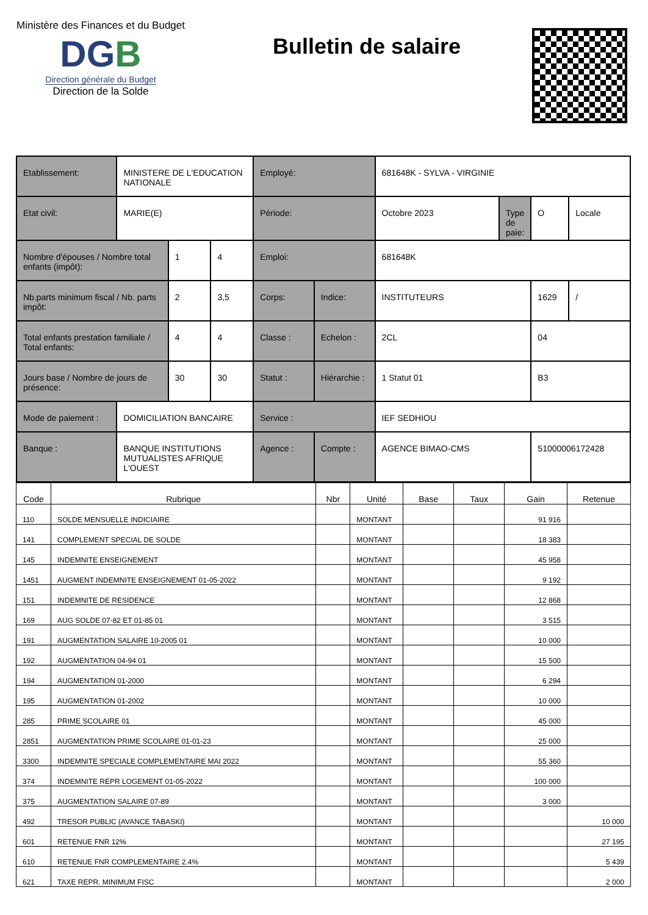Ministère des Finances et du Budget
DGB
Direction générale du Budget
Direction de la Solde
Bulletin de salaire
| Etablissement: | MINISTERE DE L'EDUCATION NATIONALE | | | Employé: | | 681648K - SYLVA - VIRGINIE | | | |
| Etat civil: | MARIE(E) | | | Période: | | Octobre 2023 | Type de paie: | O | Locale |
| Nombre d'épouses / Nombre total enfants (impôt): | | 1 | 4 | Emploi: | | 681648K | | | |
| Nb.parts minimum fiscal / Nb. parts impôt: | | 2 | 3,5 | Corps: | Indice: | INSTITUTEURS | | 1629 | / |
| Total enfants prestation familiale / Total enfants: | | 4 | 4 | Classe : | Echelon : | 2CL | | 04 | |
| Jours base / Nombre de jours de présence: | | 30 | 30 | Statut : | Hiérarchie : | 1 Statut 01 | | B3 | |
| Mode de paiement : | DOMICILIATION BANCAIRE | | | Service : | | IEF SEDHIOU | | | |
| Banque : | BANQUE INSTITUTIONS MUTUALISTES AFRIQUE L'OUEST | | | Agence : | Compte : | AGENCE BIMAO-CMS | | 51000006172428 | |
| Code | Rubrique | Nbr | Unité | Base | Taux | Gain | Retenue |
| --- | --- | --- | --- | --- | --- | --- | --- |
| 110 | SOLDE MENSUELLE INDICIAIRE | | MONTANT | | | 91 916 | |
| 141 | COMPLEMENT SPECIAL DE SOLDE | | MONTANT | | | 18 383 | |
| 145 | INDEMNITE ENSEIGNEMENT | | MONTANT | | | 45 958 | |
| 1451 | AUGMENT INDEMNITE ENSEIGNEMENT 01-05-2022 | | MONTANT | | | 9 192 | |
| 151 | INDEMNITE DE RESIDENCE | | MONTANT | | | 12 868 | |
| 169 | AUG SOLDE 07-82 ET 01-85 01 | | MONTANT | | | 3 515 | |
| 191 | AUGMENTATION SALAIRE 10-2005 01 | | MONTANT | | | 10 000 | |
| 192 | AUGMENTATION 04-94 01 | | MONTANT | | | 15 500 | |
| 194 | AUGMENTATION 01-2000 | | MONTANT | | | 6 294 | |
| 195 | AUGMENTATION 01-2002 | | MONTANT | | | 10 000 | |
| 285 | PRIME SCOLAIRE 01 | | MONTANT | | | 45 000 | |
| 2851 | AUGMENTATION PRIME SCOLAIRE 01-01-23 | | MONTANT | | | 25 000 | |
| 3300 | INDEMNITE SPECIALE COMPLEMENTAIRE MAI 2022 | | MONTANT | | | 55 360 | |
| 374 | INDEMNITE REPR LOGEMENT 01-05-2022 | | MONTANT | | | 100 000 | |
| 375 | AUGMENTATION SALAIRE 07-89 | | MONTANT | | | 3 000 | |
| 492 | TRESOR PUBLIC (AVANCE TABASKI) | | MONTANT | | | | 10 000 |
| 601 | RETENUE FNR 12% | | MONTANT | | | | 27 195 |
| 610 | RETENUE FNR COMPLEMENTAIRE 2.4% | | MONTANT | | | | 5 439 |
| 621 | TAXE REPR. MINIMUM FISC | | MONTANT | | | | 2 000 |